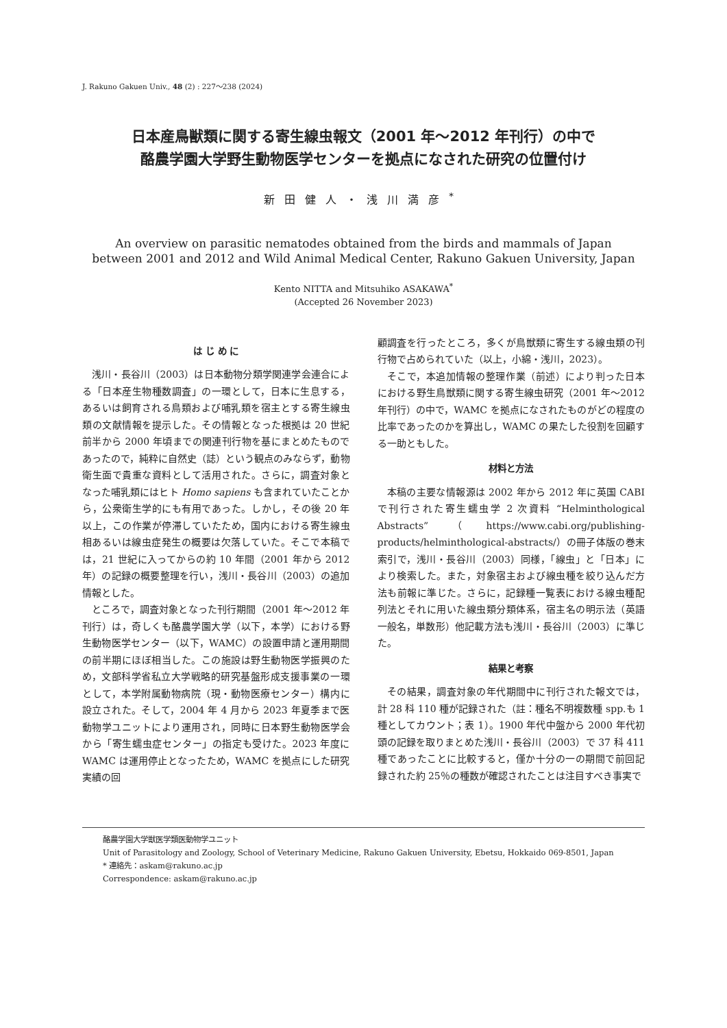J. Rakuno Gakuen Univ., 48 (2) : 227～238 (2024)
日本産鳥獣類に関する寄生線虫報文（2001 年～2012 年刊行）の中で
酪農学園大学野生動物医学センターを拠点になされた研究の位置付け
新田健人・浅川満彦<sup>*</sup>
An overview on parasitic nematodes obtained from the birds and mammals of Japan
between 2001 and 2012 and Wild Animal Medical Center, Rakuno Gakuen University, Japan
Kento NITTA and Mitsuhiko ASAKAWA<sup>*</sup>
(Accepted 26 November 2023)
は じ め に
浅川・長谷川（2003）は日本動物分類学関連学会連合による「日本産生物種数調査」の一環として，日本に生息する，あるいは飼育される鳥類および哺乳類を宿主とする寄生線虫類の文献情報を提示した。その情報となった根拠は 20 世紀前半から 2000 年頃までの関連刊行物を基にまとめたものであったので，純粋に自然史（誌）という観点のみならず，動物衛生面で貴重な資料として活用された。さらに，調査対象となった哺乳類にはヒト Homo sapiens も含まれていたことから，公衆衛生学的にも有用であった。しかし，その後 20 年以上，この作業が停滞していたため，国内における寄生線虫相あるいは線虫症発生の概要は欠落していた。そこで本稿では，21 世紀に入ってからの約 10 年間（2001 年から 2012 年）の記録の概要整理を行い，浅川・長谷川（2003）の追加情報とした。
ところで，調査対象となった刊行期間（2001 年～2012 年刊行）は，奇しくも酪農学園大学（以下，本学）における野生動物医学センター（以下，WAMC）の設置申請と運用期間の前半期にほぼ相当した。この施設は野生動物医学振興のため，文部科学省私立大学戦略的研究基盤形成支援事業の一環として，本学附属動物病院（現・動物医療センター）構内に設立された。そして，2004 年 4 月から 2023 年夏季まで医動物学ユニットにより運用され，同時に日本野生動物医学会から「寄生蠕虫症センター」の指定も受けた。2023 年度に WAMC は運用停止となったため，WAMC を拠点にした研究実績の回
顧調査を行ったところ，多くが鳥獣類に寄生する線虫類の刊行物で占められていた（以上，小綿・浅川，2023）。
そこで，本追加情報の整理作業（前述）により判った日本における野生鳥獣類に関する寄生線虫研究（2001 年～2012 年刊行）の中で，WAMC を拠点になされたものがどの程度の比率であったのかを算出し，WAMC の果たした役割を回顧する一助ともした。
材料と方法
本稿の主要な情報源は 2002 年から 2012 年に英国 CABI で刊行された寄生蠕虫学 2 次資料 “Helminthological Abstracts”（https://www.cabi.org/publishing-products/helminthological-abstracts/）の冊子体版の巻末索引で，浅川・長谷川（2003）同様，「線虫」と「日本」により検索した。また，対象宿主および線虫種を絞り込んだ方法も前報に準じた。さらに，記録種一覧表における線虫種配列法とそれに用いた線虫類分類体系，宿主名の明示法（英語一般名，単数形）他記載方法も浅川・長谷川（2003）に準じた。
結果と考察
その結果，調査対象の年代期間中に刊行された報文では，計 28 科 110 種が記録された（註：種名不明複数種 spp.も 1 種としてカウント；表 1）。1900 年代中盤から 2000 年代初頭の記録を取りまとめた浅川・長谷川（2003）で 37 科 411 種であったことに比較すると，僅か十分の一の期間で前回記録された約 25％の種数が確認されたことは注目すべき事実で
酪農学園大学獣医学類医動物学ユニット
Unit of Parasitology and Zoology, School of Veterinary Medicine, Rakuno Gakuen University, Ebetsu, Hokkaido 069-8501, Japan
* 連絡先：askam@rakuno.ac.jp
Correspondence: askam@rakuno.ac.jp